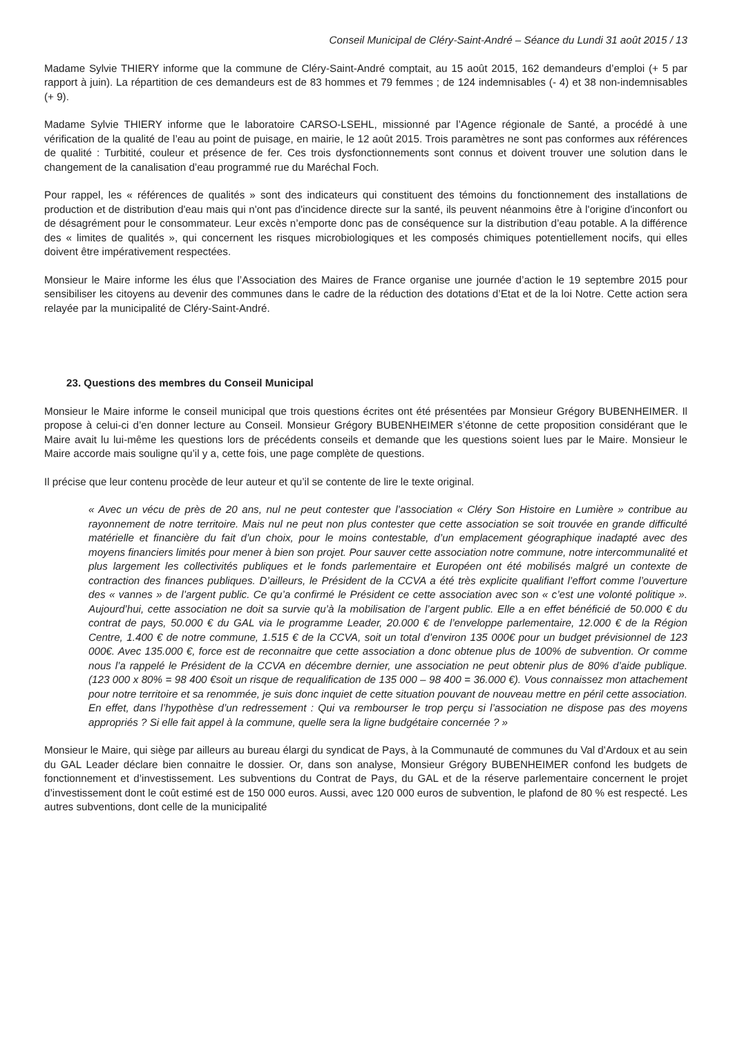Conseil Municipal de Cléry-Saint-André – Séance du Lundi 31 août 2015 / 13
Madame Sylvie THIERY informe que la commune de Cléry-Saint-André comptait, au 15 août 2015, 162 demandeurs d’emploi (+ 5 par rapport à juin). La répartition de ces demandeurs est de 83 hommes et 79 femmes ; de 124 indemnisables (- 4) et 38 non-indemnisables (+ 9).
Madame Sylvie THIERY informe que le laboratoire CARSO-LSEHL, missionné par l’Agence régionale de Santé, a procédé à une vérification de la qualité de l’eau au point de puisage, en mairie, le 12 août 2015. Trois paramètres ne sont pas conformes aux références de qualité : Turbitité, couleur et présence de fer. Ces trois dysfonctionnements sont connus et doivent trouver une solution dans le changement de la canalisation d’eau programmé rue du Maréchal Foch.
Pour rappel, les « références de qualités » sont des indicateurs qui constituent des témoins du fonctionnement des installations de production et de distribution d'eau mais qui n'ont pas d'incidence directe sur la santé, ils peuvent néanmoins être à l'origine d'inconfort ou de désagrément pour le consommateur. Leur excès n’emporte donc pas de conséquence sur la distribution d’eau potable. A la différence des « limites de qualités », qui concernent les risques microbiologiques et les composés chimiques potentiellement nocifs, qui elles doivent être impérativement respectées.
Monsieur le Maire informe les élus que l’Association des Maires de France organise une journée d’action le 19 septembre 2015 pour sensibiliser les citoyens au devenir des communes dans le cadre de la réduction des dotations d’Etat et de la loi Notre. Cette action sera relayée par la municipalité de Cléry-Saint-André.
23. Questions des membres du Conseil Municipal
Monsieur le Maire informe le conseil municipal que trois questions écrites ont été présentées par Monsieur Grégory BUBENHEIMER. Il propose à celui-ci d’en donner lecture au Conseil. Monsieur Grégory BUBENHEIMER s’étonne de cette proposition considérant que le Maire avait lu lui-même les questions lors de précédents conseils et demande que les questions soient lues par le Maire. Monsieur le Maire accorde mais souligne qu’il y a, cette fois, une page complète de questions.
Il précise que leur contenu procède de leur auteur et qu’il se contente de lire le texte original.
« Avec un vécu de près de 20 ans, nul ne peut contester que l’association « Cléry Son Histoire en Lumière » contribue au rayonnement de notre territoire. Mais nul ne peut non plus contester que cette association se soit trouvée en grande difficulté matérielle et financière du fait d’un choix, pour le moins contestable, d’un emplacement géographique inadapté avec des moyens financiers limités pour mener à bien son projet. Pour sauver cette association notre commune, notre intercommunalité et plus largement les collectivités publiques et le fonds parlementaire et Européen ont été mobilisés malgré un contexte de contraction des finances publiques. D’ailleurs, le Président de la CCVA a été très explicite qualifiant l’effort comme l’ouverture des « vannes » de l’argent public. Ce qu’a confirmé le Président ce cette association avec son « c’est une volonté politique ». Aujourd’hui, cette association ne doit sa survie qu’à la mobilisation de l’argent public. Elle a en effet bénéficié de 50.000 € du contrat de pays, 50.000 € du GAL via le programme Leader, 20.000 € de l’enveloppe parlementaire, 12.000 € de la Région Centre, 1.400 € de notre commune, 1.515 € de la CCVA, soit un total d’environ 135 000€ pour un budget prévisionnel de 123 000€. Avec 135.000 €, force est de reconnaitre que cette association a donc obtenue plus de 100% de subvention. Or comme nous l’a rappelé le Président de la CCVA en décembre dernier, une association ne peut obtenir plus de 80% d’aide publique. (123 000 x 80% = 98 400 €soit un risque de requalification de 135 000 – 98 400 = 36.000 €). Vous connaissez mon attachement pour notre territoire et sa renommée, je suis donc inquiet de cette situation pouvant de nouveau mettre en péril cette association. En effet, dans l’hypothèse d’un redressement : Qui va rembourser le trop perçu si l’association ne dispose pas des moyens appropriés ? Si elle fait appel à la commune, quelle sera la ligne budgétaire concernée ? »
Monsieur le Maire, qui siège par ailleurs au bureau élargi du syndicat de Pays, à la Communauté de communes du Val d'Ardoux et au sein du GAL Leader déclare bien connaitre le dossier. Or, dans son analyse, Monsieur Grégory BUBENHEIMER confond les budgets de fonctionnement et d’investissement. Les subventions du Contrat de Pays, du GAL et de la réserve parlementaire concernent le projet d’investissement dont le coût estimé est de 150 000 euros. Aussi, avec 120 000 euros de subvention, le plafond de 80 % est respecté. Les autres subventions, dont celle de la municipalité